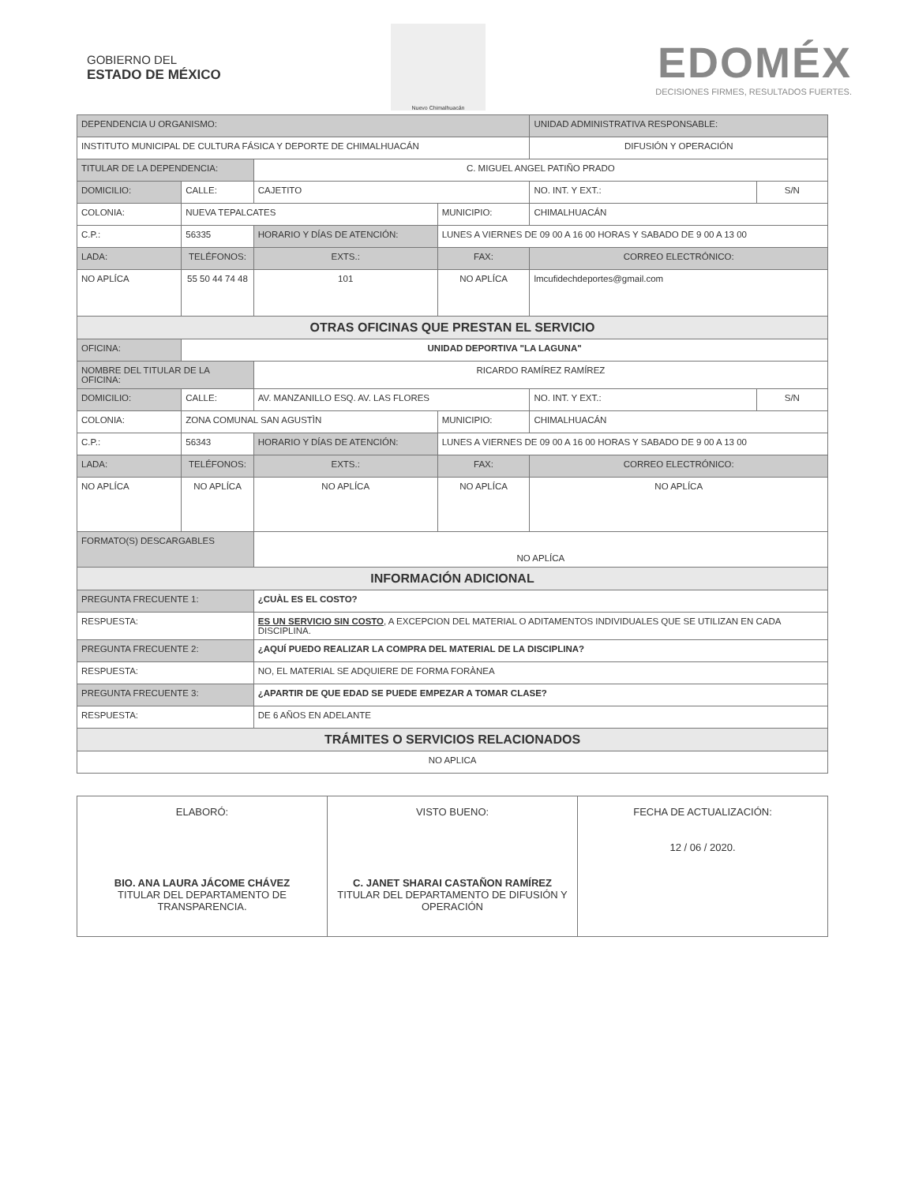GOBIERNO DEL
ESTADO DE MÉXICO
Nuevo Chimalhuacán
EDOMÉX
DECISIONES FIRMES, RESULTADOS FUERTES.
| DEPENDENCIA U ORGANISMO: | | | | | | | UNIDAD ADMINISTRATIVA RESPONSABLE: | | |
| INSTITUTO MUNICIPAL DE CULTURA FÁSICA Y DEPORTE DE CHIMALHUACÁN | | | | | | | DIFUSIÓN Y OPERACIÓN | | |
| TITULAR DE LA DEPENDENCIA: | | | C. MIGUEL ANGEL PATIÑO PRADO | | | | | | |
| DOMICILIO: | | CALLE: | CAJETITO | | | | | NO. INT. Y EXT.: | S/N |
| COLONIA: | | NUEVA TEPALCATES | | | | MUNICIPIO: | CHIMALHUACÁN | | |
| C.P.: | 56335 | | HORARIO Y DÍAS DE ATENCIÓN: | | LUNES A VIERNES DE 09 00 A 16 00 HORAS Y SABADO DE 9 00 A 13 00 | | | | |
| LADA: | TELÉFONOS: | | | EXTS.: | FAX: | | CORREO ELECTRÓNICO: | | |
| NO APLÍCA | 55 50 44 74 48 | | | 101 | NO APLÍCA | | lmcufidechdeportes@gmail.com | | |
| OTRAS OFICINAS QUE PRESTAN EL SERVICIO | | | | | | | | | |
| OFICINA: | | UNIDAD DEPORTIVA "LA LAGUNA" | | | | | | | |
| NOMBRE DEL TITULAR DE LA OFICINA: | | | RICARDO RAMÍREZ RAMÍREZ | | | | | | |
| DOMICILIO: | | CALLE: | AV. MANZANILLO ESQ. AV. LAS FLORES | | | | | NO. INT. Y EXT.: | S/N |
| COLONIA: | | ZONA COMUNAL SAN AGUSTÌN | | | | MUNICIPIO: | CHIMALHUACÁN | | |
| C.P.: | 56343 | | HORARIO Y DÍAS DE ATENCIÓN: | | LUNES A VIERNES DE 09 00 A 16 00 HORAS Y SABADO DE 9 00 A 13 00 | | | | |
| LADA: | TELÉFONOS: | | | EXTS.: | FAX: | | CORREO ELECTRÓNICO: | | |
| NO APLÍCA | NO APLÍCA | | | NO APLÍCA | NO APLÍCA | | NO APLÍCA | | |
| FORMATO(S) DESCARGABLES | | | NO APLÍCA | | | | | | |
| INFORMACIÓN ADICIONAL | | | | | | | | | |
| PREGUNTA FRECUENTE 1: | | | ¿CUÀL ES EL COSTO? | | | | | | |
| RESPUESTA: | | | ES UN SERVICIO SIN COSTO , A EXCEPCION DEL MATERIAL O ADITAMENTOS INDIVIDUALES QUE SE UTILIZAN EN CADA DISCIPLINA. | | | | | | |
| PREGUNTA FRECUENTE 2: | | | ¿AQUÍ PUEDO REALIZAR LA COMPRA DEL MATERIAL DE LA DISCIPLINA? | | | | | | |
| RESPUESTA: | | | NO, EL MATERIAL SE ADQUIERE DE FORMA FORÀNEA | | | | | | |
| PREGUNTA FRECUENTE 3: | | | ¿APARTIR DE QUE EDAD SE PUEDE EMPEZAR A TOMAR CLASE? | | | | | | |
| RESPUESTA: | | | DE 6 AÑOS EN ADELANTE | | | | | | |
| TRÁMITES O SERVICIOS RELACIONADOS | | | | | | | | | |
| NO APLICA | | | | | | | | | |
| ELABORÓ: BIO. ANA LAURA JÁCOME CHÁVEZ TITULAR DEL DEPARTAMENTO DE TRANSPARENCIA. | VISTO BUENO: C. JANET SHARAI CASTAÑON RAMÍREZ TITULAR DEL DEPARTAMENTO DE DIFUSIÓN Y OPERACIÓN | FECHA DE ACTUALIZACIÓN: 12 / 06 / 2020. |